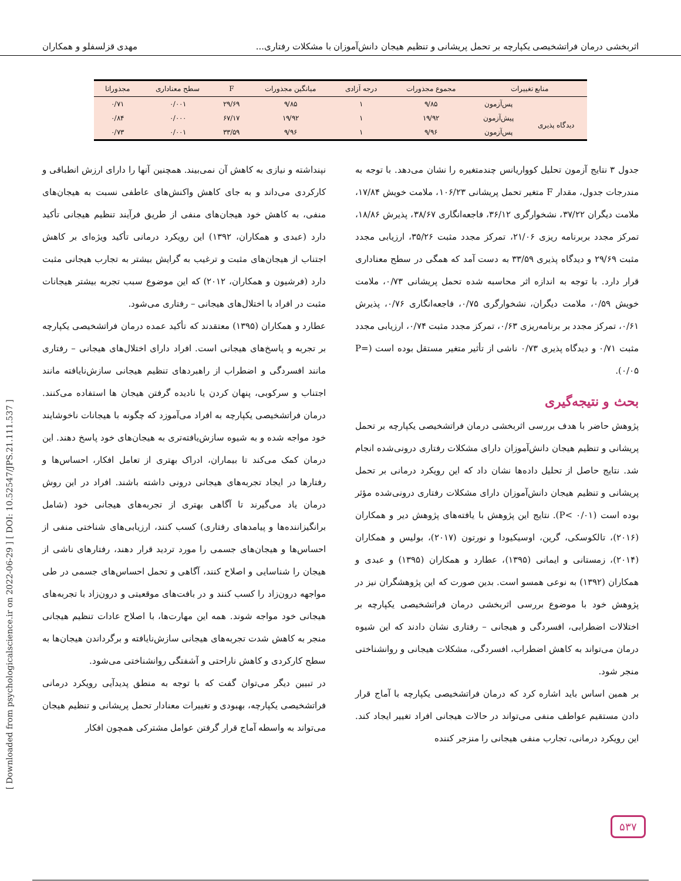اثربخشی درمان فراتشخیصی یکپارچه بر تحمل پریشانی و تنظیم هیجان دانش‌آموزان با مشکلات رفتاری... مهدی قزلسفلو و همکاران
| منابع تغییرات | | مجموع مجذورات | درجه آزادی | میانگین مجذورات | F | سطح معناداری | مجذوراتا |
| --- | --- | --- | --- | --- | --- | --- | --- |
| | پس‌آزمون | ۹/۸۵ | ۱ | ۹/۸۵ | ۲۹/۶۹ | ۰/۰۰۱ | ۰/۷۱ |
| دیدگاه پذیری | پیش‌آزمون | ۱۹/۹۲ | ۱ | ۱۹/۹۲ | ۶۷/۱۷ | ۰/۰۰۰ | ۰/۸۴ |
| | پس‌آزمون | ۹/۹۶ | ۱ | ۹/۹۶ | ۳۳/۵۹ | ۰/۰۰۱ | ۰/۷۳ |
جدول ۳ نتایج آزمون تحلیل کوواریانس چندمتغیره را نشان می‌دهد. با توجه به مندرجات جدول، مقدار F متغیر تحمل پریشانی ۱۰۶/۲۳، ملامت خویش ۱۷/۸۴، ملامت دیگران ۳۷/۲۲، نشخوارگری ۳۶/۱۲، فاجعه‌انگاری ۳۸/۶۷، پذیرش ۱۸/۸۶، تمرکز مجدد بربرنامه ریزی ۲۱/۰۶، تمرکز مجدد مثبت ۳۵/۲۶، ارزیابی مجدد مثبت ۲۹/۶۹ و دیدگاه پذیری ۳۳/۵۹ به دست آمد که همگی در سطح معناداری قرار دارد. با توجه به اندازه اثر محاسبه شده تحمل پریشانی ۰/۷۳، ملامت خویش ۰/۵۹، ملامت دیگران، نشخوارگری ۰/۷۵، فاجعه‌انگاری ۰/۷۶، پذیرش ۰/۶۱، تمرکز مجدد بر برنامه‌ریزی ۰/۶۳، تمرکز مجدد مثبت ۰/۷۴، ارزیابی مجدد مثبت ۰/۷۱ و دیدگاه پذیری ۰/۷۳ ناشی از تأثیر متغیر مستقل بوده است (P= ۰/۰۵).
بحث و نتیجه‌گیری
پژوهش حاضر با هدف بررسی اثربخشی درمان فراتشخیصی یکپارچه بر تحمل پریشانی و تنظیم هیجان دانش‌آموزان دارای مشکلات رفتاری درونی‌شده انجام شد. نتایج حاصل از تحلیل داده‌ها نشان داد که این رویکرد درمانی بر تحمل پریشانی و تنظیم هیجان دانش‌آموزان دارای مشکلات رفتاری درونی‌شده مؤثر بوده است (P< ۰/۰۱). نتایج این پژوهش با یافته‌های پژوهش دیر و همکاران (۲۰۱۶)، تالکوسکی، گرین، اوسیکیودا و نورتون (۲۰۱۷)، بولیس و همکاران (۲۰۱۴)، زمستانی و ایمانی (۱۳۹۵)، عطارد و همکاران (۱۳۹۵) و عبدی و همکاران (۱۳۹۲) به نوعی همسو است. بدین صورت که این پژوهشگران نیز در پژوهش خود با موضوع بررسی اثربخشی درمان فراتشخیصی یکپارچه بر اختلالات اضطرابی، افسردگی و هیجانی – رفتاری نشان دادند که این شیوه درمان می‌تواند به کاهش اضطراب، افسردگی، مشکلات هیجانی و روانشناختی منجر شود.
بر همین اساس باید اشاره کرد که درمان فراتشخیصی یکپارچه با آماج قرار دادن مستقیم عواطف منفی می‌تواند در حالات هیجانی افراد تغییر ایجاد کند. این رویکرد درمانی، تجارب منفی هیجانی را منزجر کننده
نپنداشته و نیازی به کاهش آن نمی‌بیند. همچنین آنها را دارای ارزش انطباقی و کارکردی می‌داند و به جای کاهش واکنش‌های عاطفی نسبت به هیجان‌های منفی، به کاهش خود هیجان‌های منفی از طریق فرآیند تنظیم هیجانی تأکید دارد (عبدی و همکاران، ۱۳۹۲) این رویکرد درمانی تأکید ویژه‌ای بر کاهش اجتناب از هیجان‌های مثبت و ترغیب به گرایش بیشتر به تجارب هیجانی مثبت دارد (فرشیون و همکاران، ۲۰۱۲) که این موضوع سبب تجربه بیشتر هیجانات مثبت در افراد با اختلال‌های هیجانی – رفتاری می‌شود.
عطارد و همکاران (۱۳۹۵) معتقدند که تأکید عمده درمان فراتشخیصی یکپارچه بر تجربه و پاسخ‌های هیجانی است. افراد دارای اختلال‌های هیجانی – رفتاری مانند افسردگی و اضطراب از راهبردهای تنظیم هیجانی سازش‌نایافته مانند اجتناب و سرکوبی، پنهان کردن یا نادیده گرفتن هیجان ها استفاده می‌کنند. درمان فراتشخیصی یکپارچه به افراد می‌آموزد که چگونه با هیجانات ناخوشایند خود مواجه شده و به شیوه سازش‌یافته‌تری به هیجان‌های خود پاسخ دهند. این درمان کمک می‌کند تا بیماران، ادراک بهتری از تعامل افکار، احساس‌ها و رفتارها در ایجاد تجربه‌های هیجانی درونی داشته باشند. افراد در این روش درمان یاد می‌گیرند تا آگاهی بهتری از تجربه‌های هیجانی خود (شامل برانگیزاننده‌ها و پیامدهای رفتاری) کسب کنند، ارزیابی‌های شناختی منفی از احساس‌ها و هیجان‌های جسمی را مورد تردید قرار دهند، رفتارهای ناشی از هیجان را شناسایی و اصلاح کنند، آگاهی و تحمل احساس‌های جسمی در طی مواجهه درون‌زاد را کسب کنند و در بافت‌های موقعیتی و درون‌زاد با تجربه‌های هیجانی خود مواجه شوند. همه این مهارت‌ها، با اصلاح عادات تنظیم هیجانی منجر به کاهش شدت تجربه‌های هیجانی سازش‌نایافته و برگرداندن هیجان‌ها به سطح کارکردی و کاهش ناراحتی و آشفتگی روانشناختی می‌شود.
در تبیین دیگر می‌توان گفت که با توجه به منطق پدیدآیی رویکرد درمانی فراتشخیصی یکپارچه، بهبودی و تغییرات معنادار تحمل پریشانی و تنظیم هیجان می‌تواند به واسطه آماج قرار گرفتن عوامل مشترکی همچون افکار
[ Downloaded from psychologicalscience.ir on 2022-06-29 ] [ DOI: 10.52547/JPS.21.111.537 ]
۵۳۷